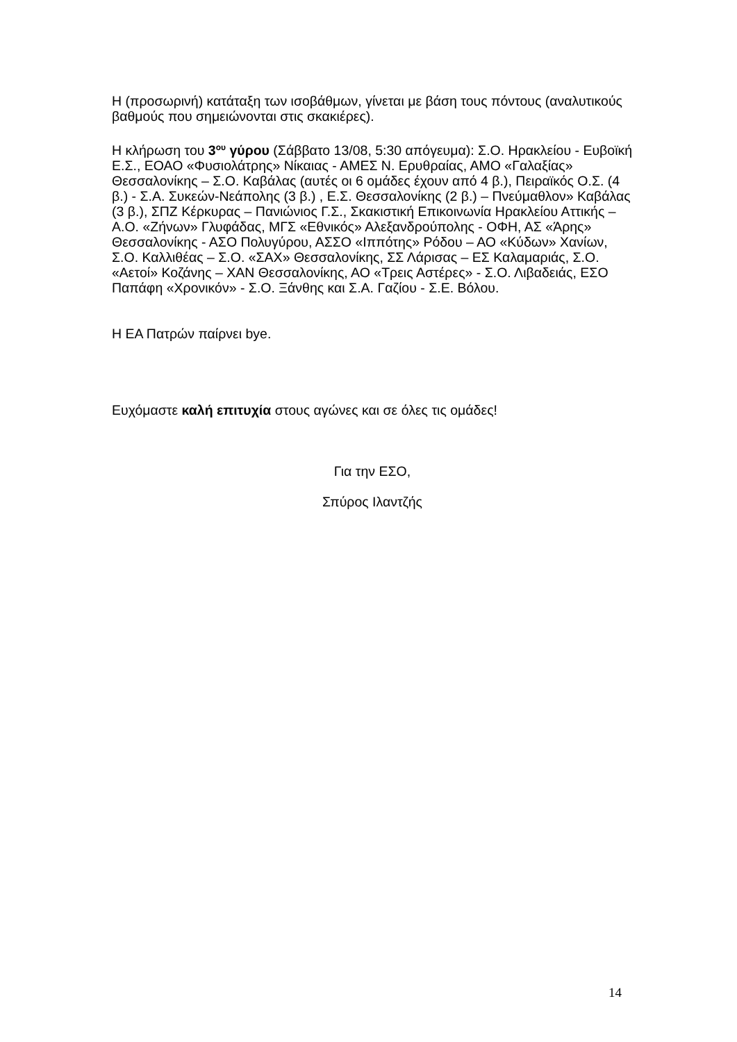Η (προσωρινή) κατάταξη των ισοβάθμων, γίνεται με βάση τους πόντους (αναλυτικούς βαθμούς που σημειώνονται στις σκακιέρες).
Η κλήρωση του 3<sup>ου</sup> γύρου (Σάββατο 13/08, 5:30 απόγευμα): Σ.Ο. Ηρακλείου - Ευβοϊκή Ε.Σ., ΕΟΑΟ «Φυσιολάτρης» Νίκαιας - ΑΜΕΣ Ν. Ερυθραίας, ΑΜΟ «Γαλαξίας» Θεσσαλονίκης – Σ.Ο. Καβάλας (αυτές οι 6 ομάδες έχουν από 4 β.), Πειραϊκός Ο.Σ. (4 β.) - Σ.Α. Συκεών-Νεάπολης (3 β.) , Ε.Σ. Θεσσαλονίκης (2 β.) – Πνεύμαθλον» Καβάλας (3 β.), ΣΠΖ Κέρκυρας – Πανιώνιος Γ.Σ., Σκακιστική Επικοινωνία Ηρακλείου Αττικής – Α.Ο. «Ζήνων» Γλυφάδας, ΜΓΣ «Εθνικός» Αλεξανδρούπολης - ΟΦΗ, ΑΣ «Άρης» Θεσσαλονίκης - ΑΣΟ Πολυγύρου, ΑΣΣΟ «Ιππότης» Ρόδου – ΑΟ «Κύδων» Χανίων, Σ.Ο. Καλλιθέας – Σ.Ο. «ΣΑΧ» Θεσσαλονίκης, ΣΣ Λάρισας – ΕΣ Καλαμαριάς, Σ.Ο. «Αετοί» Κοζάνης – ΧΑΝ Θεσσαλονίκης, ΑΟ «Τρεις Αστέρες» - Σ.Ο. Λιβαδειάς, ΕΣΟ Παπάφη «Χρονικόν» - Σ.Ο. Ξάνθης και Σ.Α. Γαζίου - Σ.Ε. Βόλου.
Η ΕΑ Πατρών παίρνει bye.
Ευχόμαστε καλή επιτυχία στους αγώνες και σε όλες τις ομάδες!
Για την ΕΣΟ,
Σπύρος Ιλαντζής
14